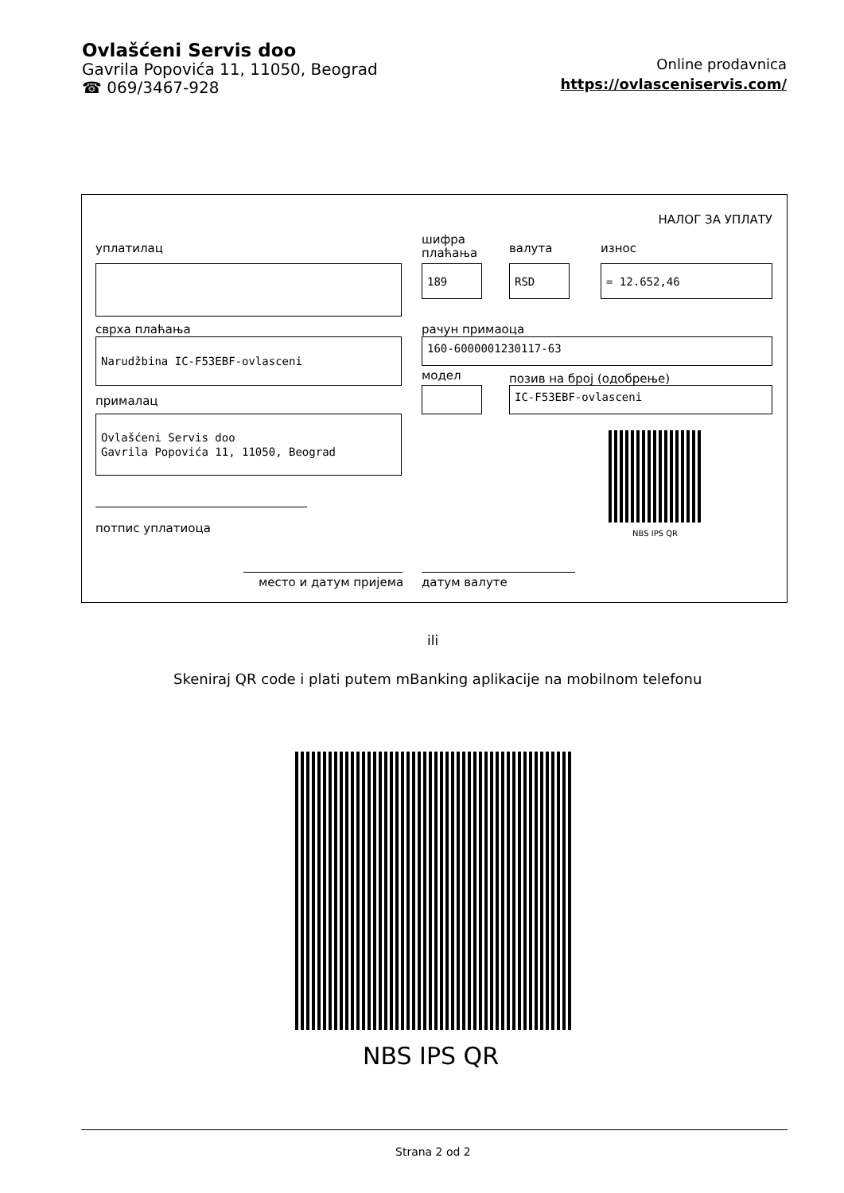Ovlašćeni Servis doo
Gavrila Popovića 11, 11050, Beograd
☎ 069/3467-928
Online prodavnica
https://ovlasceniservis.com/
НАЛОГ ЗА УПЛАТУ
уплатилац
шифра
плаћања
валута износ
189 RSD = 12.652,46
сврха плаћања рачун примаоца
Narudžbina IC-F53EBF-ovlasceni 160-6000001230117-63
модел позив на број (одобрење)
IC-F53EBF-ovlasceni
прималац
Ovlašćeni Servis doo
Gavrila Popovića 11, 11050, Beograd
NBS IPS QR
потпис уплатиоца
место и датум пријема датум валуте
ili
Skeniraj QR code i plati putem mBanking aplikacije na mobilnom telefonu
NBS IPS QR
Strana 2 od 2